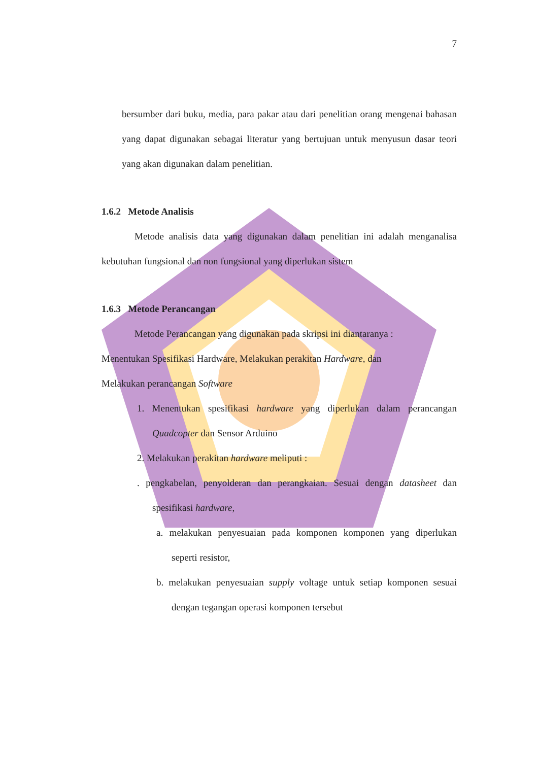7
bersumber dari buku, media, para pakar atau dari penelitian orang mengenai bahasan yang dapat digunakan sebagai literatur yang bertujuan untuk menyusun dasar teori yang akan digunakan dalam penelitian.
1.6.2 Metode Analisis
Metode analisis data yang digunakan dalam penelitian ini adalah menganalisa kebutuhan fungsional dan non fungsional yang diperlukan sistem
1.6.3 Metode Perancangan
Metode Perancangan yang digunakan pada skripsi ini diantaranya :
Menentukan Spesifikasi Hardware, Melakukan perakitan Hardware, dan
Melakukan perancangan Software
1. Menentukan spesifikasi hardware yang diperlukan dalam perancangan Quadcopter dan Sensor Arduino
2. Melakukan perakitan hardware meliputi :
. pengkabelan, penyolderan dan perangkaian. Sesuai dengan datasheet dan spesifikasi hardware,
a. melakukan penyesuaian pada komponen komponen yang diperlukan seperti resistor,
b. melakukan penyesuaian supply voltage untuk setiap komponen sesuai dengan tegangan operasi komponen tersebut